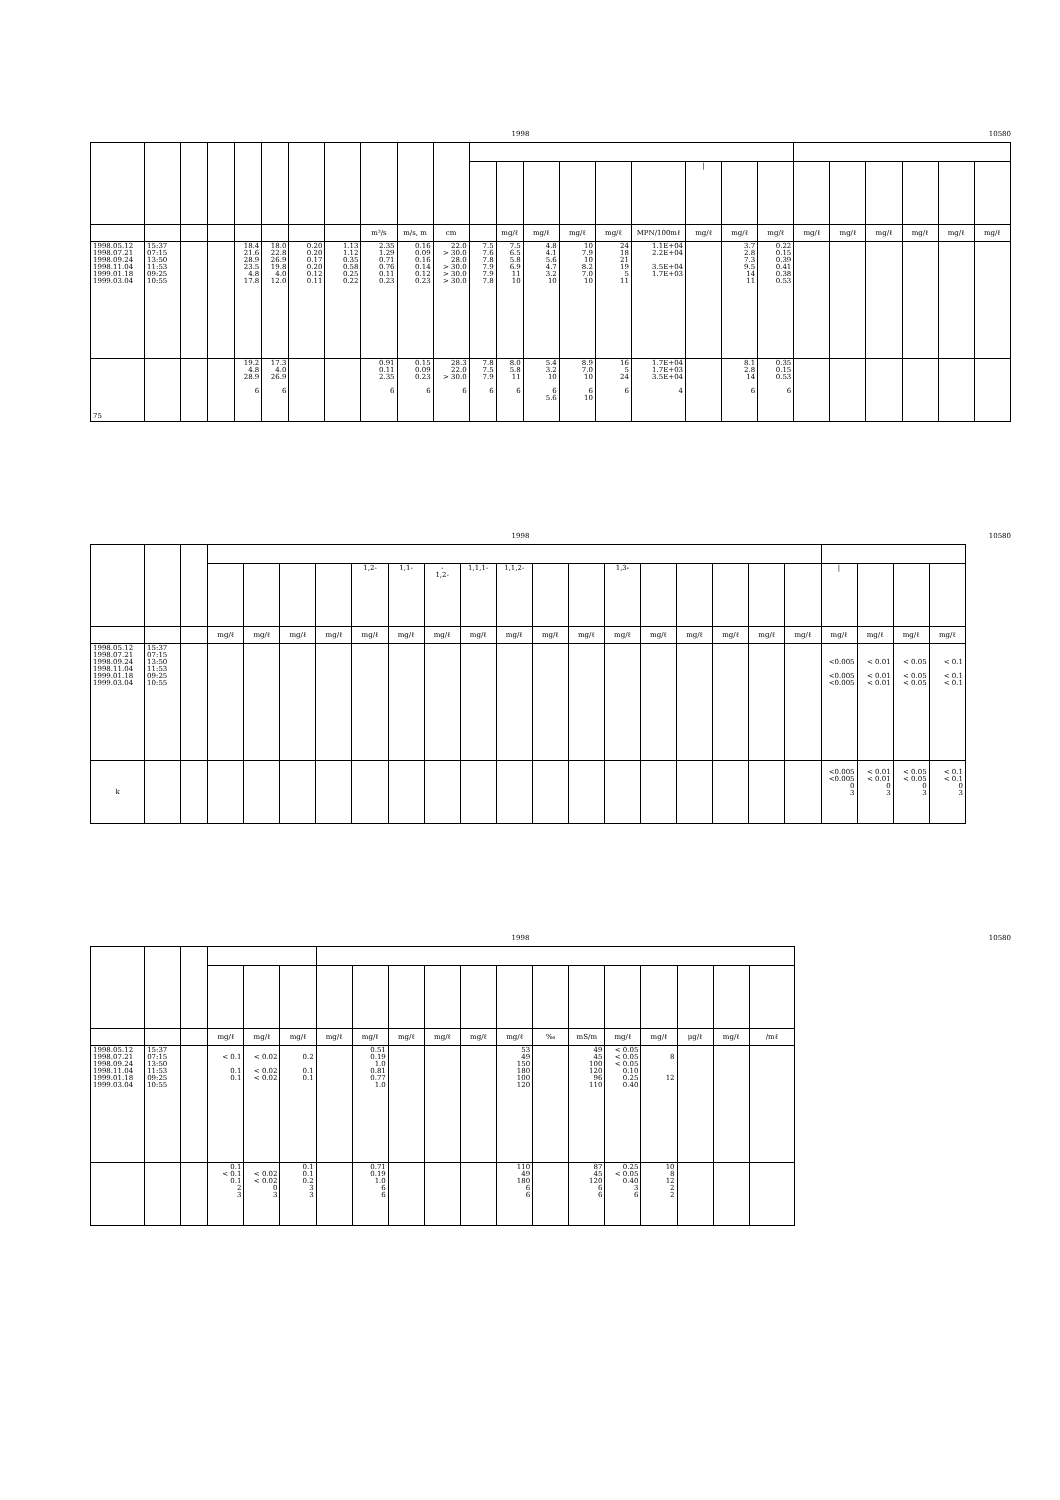1998 10580
| | | | | | | | | | | | | | | | | | / | | | | | | | | |
| --- | --- | --- | --- | --- | --- | --- | --- | --- | --- | --- | --- | --- | --- | --- | --- | --- | --- | --- | --- | --- | --- | --- | --- | --- | --- |
| | | | | | | | | m³/s | m/s, m | cm | | mg/ℓ | mg/ℓ | mg/ℓ | mg/ℓ | MPN/100mℓ | mg/ℓ | mg/ℓ | mg/ℓ | mg/ℓ | mg/ℓ | mg/ℓ | mg/ℓ | mg/ℓ | mg/ℓ |
| 1998.05.12 1998.07.21 1998.09.24 1998.11.04 1999.01.18 1999.03.04 | 15:37 07:15 13:50 11:53 09:25 10:55 | | | 18.4 21.6 28.9 23.5 4.8 17.8 | 18.0 22.8 26.9 19.8 4.0 12.0 | 0.20 0.20 0.17 0.20 0.12 0.11 | 1.13 1.12 0.35 0.58 0.25 0.22 | 2.35 1.29 0.71 0.76 0.11 0.23 | 0.16 0.09 0.16 0.14 0.12 0.23 | 22.0 > 30.0 28.0 > 30.0 > 30.0 > 30.0 | 7.5 7.6 7.8 7.9 7.9 7.8 | 7.5 6.5 5.8 6.9 11 10 | 4.8 4.1 5.6 4.7 3.2 10 | 10 7.9 10 8.2 7.0 10 | 24 18 21 19 5 11 | 1.1E+04 2.2E+04 3.5E+04 1.7E+03 | | 3.7 2.8 7.3 9.5 14 11 | 0.22 0.15 0.39 0.41 0.38 0.53 | | | | | | |
| 75 | | | | 19.2 4.8 28.9 6 | 17.3 4.0 26.9 6 | | | 0.91 0.11 2.35 6 | 0.15 0.09 0.23 6 | 28.3 22.0 > 30.0 6 | 7.8 7.5 7.9 6 | 8.0 5.8 11 6 | 5.4 3.2 10 6 5.6 | 8.9 7.0 10 6 10 | 16 5 24 6 | 1.7E+04 1.7E+03 3.5E+04 4 | | 8.1 2.8 14 6 | 0.35 0.15 0.53 6 | | | | | | |
1998 10580
| | | | | | | | 1,2- | 1,1- | - 1,2- | 1,1,1- | 1,1,2- | | | 1,3- | | | | | | / | | | |
| --- | --- | --- | --- | --- | --- | --- | --- | --- | --- | --- | --- | --- | --- | --- | --- | --- | --- | --- | --- | --- | --- | --- | --- |
| | | | mg/ℓ | mg/ℓ | mg/ℓ | mg/ℓ | mg/ℓ | mg/ℓ | mg/ℓ | mg/ℓ | mg/ℓ | mg/ℓ | mg/ℓ | mg/ℓ | mg/ℓ | mg/ℓ | mg/ℓ | mg/ℓ | mg/ℓ | mg/ℓ | mg/ℓ | mg/ℓ | mg/ℓ |
| 1998.05.12 1998.07.21 1998.09.24 1998.11.04 1999.01.18 1999.03.04 | 15:37 07:15 13:50 11:53 09:25 10:55 | | | | | | | | | | | | | | | | | | | <0.005 <0.005 <0.005 | < 0.01 < 0.01 < 0.01 | < 0.05 < 0.05 < 0.05 | < 0.1 < 0.1 < 0.1 |
| k | | | | | | | | | | | | | | | | | | | | <0.005 <0.005 0 3 | < 0.01 < 0.01 0 3 | < 0.05 < 0.05 0 3 | < 0.1 < 0.1 0 3 |
1998 10580
| | | | mg/ℓ | mg/ℓ | mg/ℓ | mg/ℓ | mg/ℓ | mg/ℓ | mg/ℓ | mg/ℓ | mg/ℓ | ‰ | mS/m | mg/ℓ | mg/ℓ | μg/ℓ | mg/ℓ | /mℓ |
| --- | --- | --- | --- | --- | --- | --- | --- | --- | --- | --- | --- | --- | --- | --- | --- | --- | --- | --- |
| 1998.05.12 1998.07.21 1998.09.24 1998.11.04 1999.01.18 1999.03.04 | 15:37 07:15 13:50 11:53 09:25 10:55 | | < 0.1 0.1 0.1 | < 0.02 < 0.02 < 0.02 | 0.2 0.1 0.1 | | 0.51 0.19 1.0 0.81 0.77 1.0 | | | | 53 49 150 180 100 120 | | 49 45 100 120 96 110 | < 0.05 < 0.05 < 0.05 0.10 0.25 0.40 | 8 12 | | | |
| | | | 0.1 < 0.1 0.1 2 3 | < 0.02 < 0.02 0 3 | 0.1 0.1 0.2 3 3 | | 0.71 0.19 1.0 6 6 | | | | 110 49 180 6 6 | | 87 45 120 6 6 | 0.25 < 0.05 0.40 3 6 | 10 8 12 2 2 | | | |